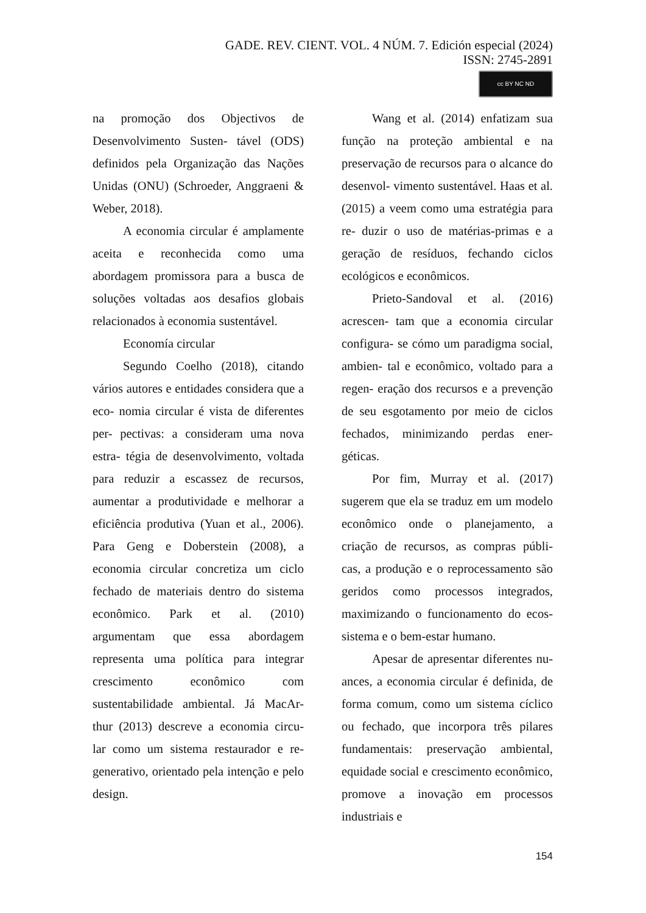GADE. REV. CIENT. VOL. 4 NÚM. 7. Edición especial (2024)
ISSN: 2745-2891
cc BY NC ND
na promoção dos Objectivos de Desenvolvimento Susten- tável (ODS) definidos pela Organização das Nações Unidas (ONU) (Schroeder, Anggraeni & Weber, 2018).
A economia circular é amplamente aceita e reconhecida como uma abordagem promissora para a busca de soluções voltadas aos desafios globais relacionados à economia sustentável.
Economía circular
Segundo Coelho (2018), citando vários autores e entidades considera que a eco- nomia circular é vista de diferentes per- pectivas: a consideram uma nova estra- tégia de desenvolvimento, voltada para reduzir a escassez de recursos, aumentar a produtividade e melhorar a eficiência produtiva (Yuan et al., 2006). Para Geng e Doberstein (2008), a economia circular concretiza um ciclo fechado de materiais dentro do sistema econômico. Park et al. (2010) argumentam que essa abordagem representa uma política para integrar crescimento econômico com sustentabilidade ambiental. Já MacAr- thur (2013) descreve a economia circu- lar como um sistema restaurador e re- generativo, orientado pela intenção e pelo design.
Wang et al. (2014) enfatizam sua função na proteção ambiental e na preservação de recursos para o alcance do desenvol- vimento sustentável. Haas et al. (2015) a veem como uma estratégia para re- duzir o uso de matérias-primas e a geração de resíduos, fechando ciclos ecológicos e econômicos.
Prieto-Sandoval et al. (2016) acrescen- tam que a economia circular configura- se cómo um paradigma social, ambien- tal e econômico, voltado para a regen- eração dos recursos e a prevenção de seu esgotamento por meio de ciclos fechados, minimizando perdas ener- géticas.
Por fim, Murray et al. (2017) sugerem que ela se traduz em um modelo econômico onde o planejamento, a criação de recursos, as compras públi- cas, a produção e o reprocessamento são geridos como processos integrados, maximizando o funcionamento do ecos- sistema e o bem-estar humano.
Apesar de apresentar diferentes nu- ances, a economia circular é definida, de forma comum, como um sistema cíclico ou fechado, que incorpora três pilares fundamentais: preservação ambiental, equidade social e crescimento econômico, promove a inovação em processos industriais e
154